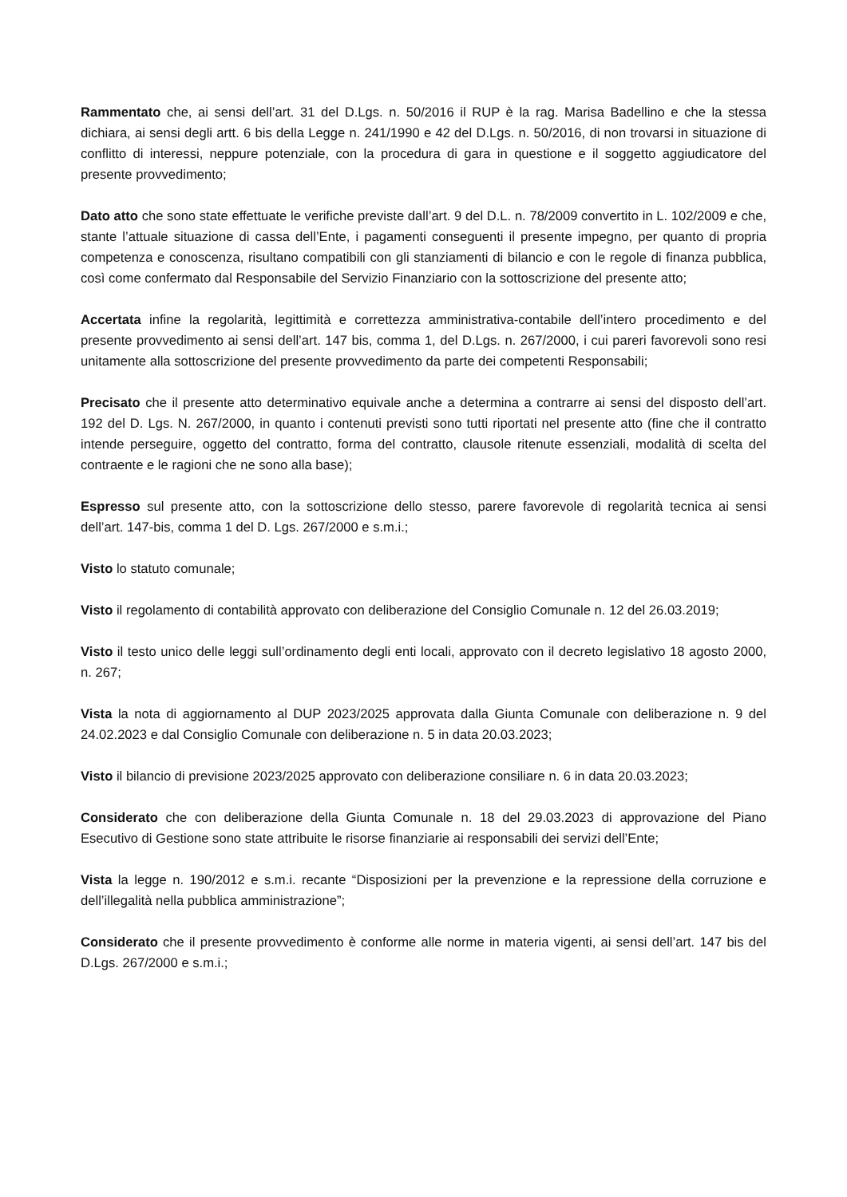Rammentato che, ai sensi dell’art. 31 del D.Lgs. n. 50/2016 il RUP è la rag. Marisa Badellino e che la stessa dichiara, ai sensi degli artt. 6 bis della Legge n. 241/1990 e 42 del D.Lgs. n. 50/2016, di non trovarsi in situazione di conflitto di interessi, neppure potenziale, con la procedura di gara in questione e il soggetto aggiudicatore del presente provvedimento;
Dato atto che sono state effettuate le verifiche previste dall’art. 9 del D.L. n. 78/2009 convertito in L. 102/2009 e che, stante l’attuale situazione di cassa dell’Ente, i pagamenti conseguenti il presente impegno, per quanto di propria competenza e conoscenza, risultano compatibili con gli stanziamenti di bilancio e con le regole di finanza pubblica, così come confermato dal Responsabile del Servizio Finanziario con la sottoscrizione del presente atto;
Accertata infine la regolarità, legittimità e correttezza amministrativa-contabile dell’intero procedimento e del presente provvedimento ai sensi dell’art. 147 bis, comma 1, del D.Lgs. n. 267/2000, i cui pareri favorevoli sono resi unitamente alla sottoscrizione del presente provvedimento da parte dei competenti Responsabili;
Precisato che il presente atto determinativo equivale anche a determina a contrarre ai sensi del disposto dell’art. 192 del D. Lgs. N. 267/2000, in quanto i contenuti previsti sono tutti riportati nel presente atto (fine che il contratto intende perseguire, oggetto del contratto, forma del contratto, clausole ritenute essenziali, modalità di scelta del contraente e le ragioni che ne sono alla base);
Espresso sul presente atto, con la sottoscrizione dello stesso, parere favorevole di regolarità tecnica ai sensi dell’art. 147-bis, comma 1 del D. Lgs. 267/2000 e s.m.i.;
Visto lo statuto comunale;
Visto il regolamento di contabilità approvato con deliberazione del Consiglio Comunale n. 12 del 26.03.2019;
Visto il testo unico delle leggi sull’ordinamento degli enti locali, approvato con il decreto legislativo 18 agosto 2000, n. 267;
Vista la nota di aggiornamento al DUP 2023/2025 approvata dalla Giunta Comunale con deliberazione n. 9 del 24.02.2023 e dal Consiglio Comunale con deliberazione n. 5 in data 20.03.2023;
Visto il bilancio di previsione 2023/2025 approvato con deliberazione consiliare n. 6 in data 20.03.2023;
Considerato che con deliberazione della Giunta Comunale n. 18 del 29.03.2023 di approvazione del Piano Esecutivo di Gestione sono state attribuite le risorse finanziarie ai responsabili dei servizi dell’Ente;
Vista la legge n. 190/2012 e s.m.i. recante “Disposizioni per la prevenzione e la repressione della corruzione e dell’illegalità nella pubblica amministrazione”;
Considerato che il presente provvedimento è conforme alle norme in materia vigenti, ai sensi dell’art. 147 bis del D.Lgs. 267/2000 e s.m.i.;